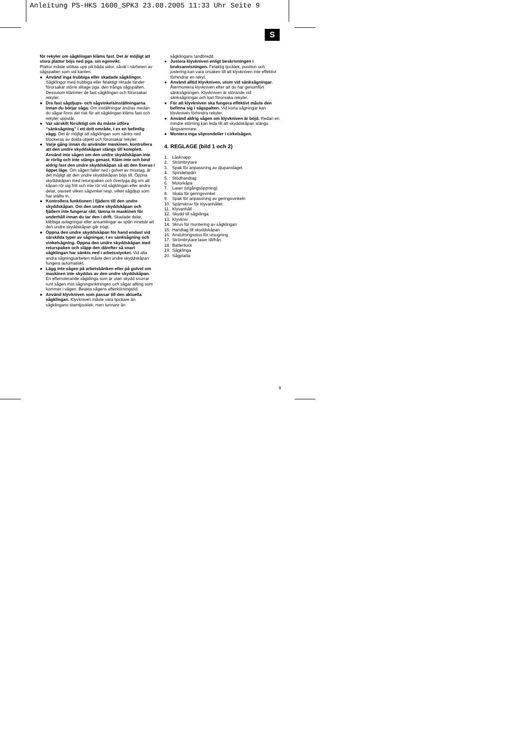Anleitung PS-HKS 1600_SPK3 23.08.2005 11:33 Uhr Seite 9
S
för rekyler om sågklingan kläms fast. Det är möjligt att stora plattor böjs ned pga. sin egenvikt.
Plattor måste stöttas upp på båda sidor, såväl i närheten av sågspalten som vid kanten.
● Använd inga trubbiga eller skadade sågklingor. Sågklingor med trubbiga eller felaktigt riktade tänder förorsakar större slitage pga. den trånga sågspalten. Dessutom klämmer de fast sågklingan och förorsakar rekyler.
● Dra fast sågdjups- och sågvinkelsinställningarna innan du börjar såga. Om inställningar ändras medan du sågar finns det risk för att sågklingan kläms fast och rekyler uppstår.
● Var särskilt försiktigt om du måste utföra “sänksågning” i ett dolt område, t ex en befintlig vägg. Det är möjligt att sågklingan som sänks ned blockeras av dolda objekt och förorsakar rekyler.
● Varje gång innan du använder maskinen, kontrollera att den undre skyddskåpan stängs till komplett. Använd inte sågen om den undre skyddskåpan inte är rörlig och inte stängs genast. Kläm inte och bind aldrig fast den undre skyddskåpan så att den fixeras i öppet läge. Om sågen faller ned i golvet av misstag, är det möjligt att den undre skyddskåpan böjs till. Öppna skyddskåpan med returspaken och övertyga dig om att kåpan rör sig fritt och inte rör vid sågklingan eller andra delar, oavsett vilken sågvinkel resp. vilket sågdjup som har ställts in.
● Kontrollera funktionen i fjädern till den undre skyddskåpan. Om den undre skyddskåpan och fjädern inte fungerar rätt, lämna in maskinen för underhåll innan du tar den i drift. Skadade delar, klibbiga avlagringar eller ansamlingar av spån innebär att den undre skyddskåpan går trögt.
● Öppna den undre skyddskåpan för hand endast vid särskilda typer av sågningar, t ex sänksågning och vinkelsågning. Öppna den undre skyddskåpan med returspaken och släpp den därefter så snart sågklingan har sänkts ned i arbetsstycket. Vid alla andra sågningsarbeten måste den undre skyddskåpan fungera automatiskt.
● Lägg inte sågen på arbetsbänken eller på golvet om maskinen inte skyddas av den undre skyddskåpan. En efterroterande sågklinga som är utan skydd snurrar runt sågen mot sågningsriktningen och sågar allting som kommer i vägen. Beakta sågens efterkörningstid.
● Använd klyvkniven som passar till den aktuella sågklingan. Klyvkniven måste vara tjockare än sågklingans stamtjocklek, men tunnare än
sågklingans tandbredd.
● Justera klyvkniven enligt beskrivningen i bruksanvisningen. Felaktig tjocklek, position och justering kan vara orsaken till att klyvkniven inte effektivt förhindrar en rekyl.
● Använd alltid klyvkniven, utom vid sänksågningar. Återmontera klyvkniven efter att du har genomfört sänksågningen. Klyvkniven är störande vid sänksågningar och kan förorsaka rekyler.
● För att klyvkniven ska fungera effektivt måste den befinna sig i sågspalten. Vid korta sågningar kan klyvkniven förhindra rekyler.
● Använd aldrig sågen om klyvkniven är böjd. Redan en mindre störning kan leda till att skyddskåpan stängs långsammare.
● Montera inga sliprondeller i cirkelsågen.
4. REGLAGE (bild 1 och 2)
1. Låsknapp
2. Strömbrytare
3. Spak för anpassning av djupanslaget
4. Spindelspärr
5. Stödhandtag
6. Motorkåpa
7. Laser (utgångsöppning)
8. Skala för geringsvinkel
9. Spak för anpassning av geringsvinkeln
10. Spärrskruv för klyvanhållet
11. Klyvanhåll
12. Skydd till sågklinga
13. Klyvkniv
14. Skruv för montering av sågklingan
15. Handtag till skyddskåpan
16. Anslutningsstos för utsugning
17. Strömbrytare laser till/från
18. Batterilock
19. Sågklinga
20. Sågplatta
9